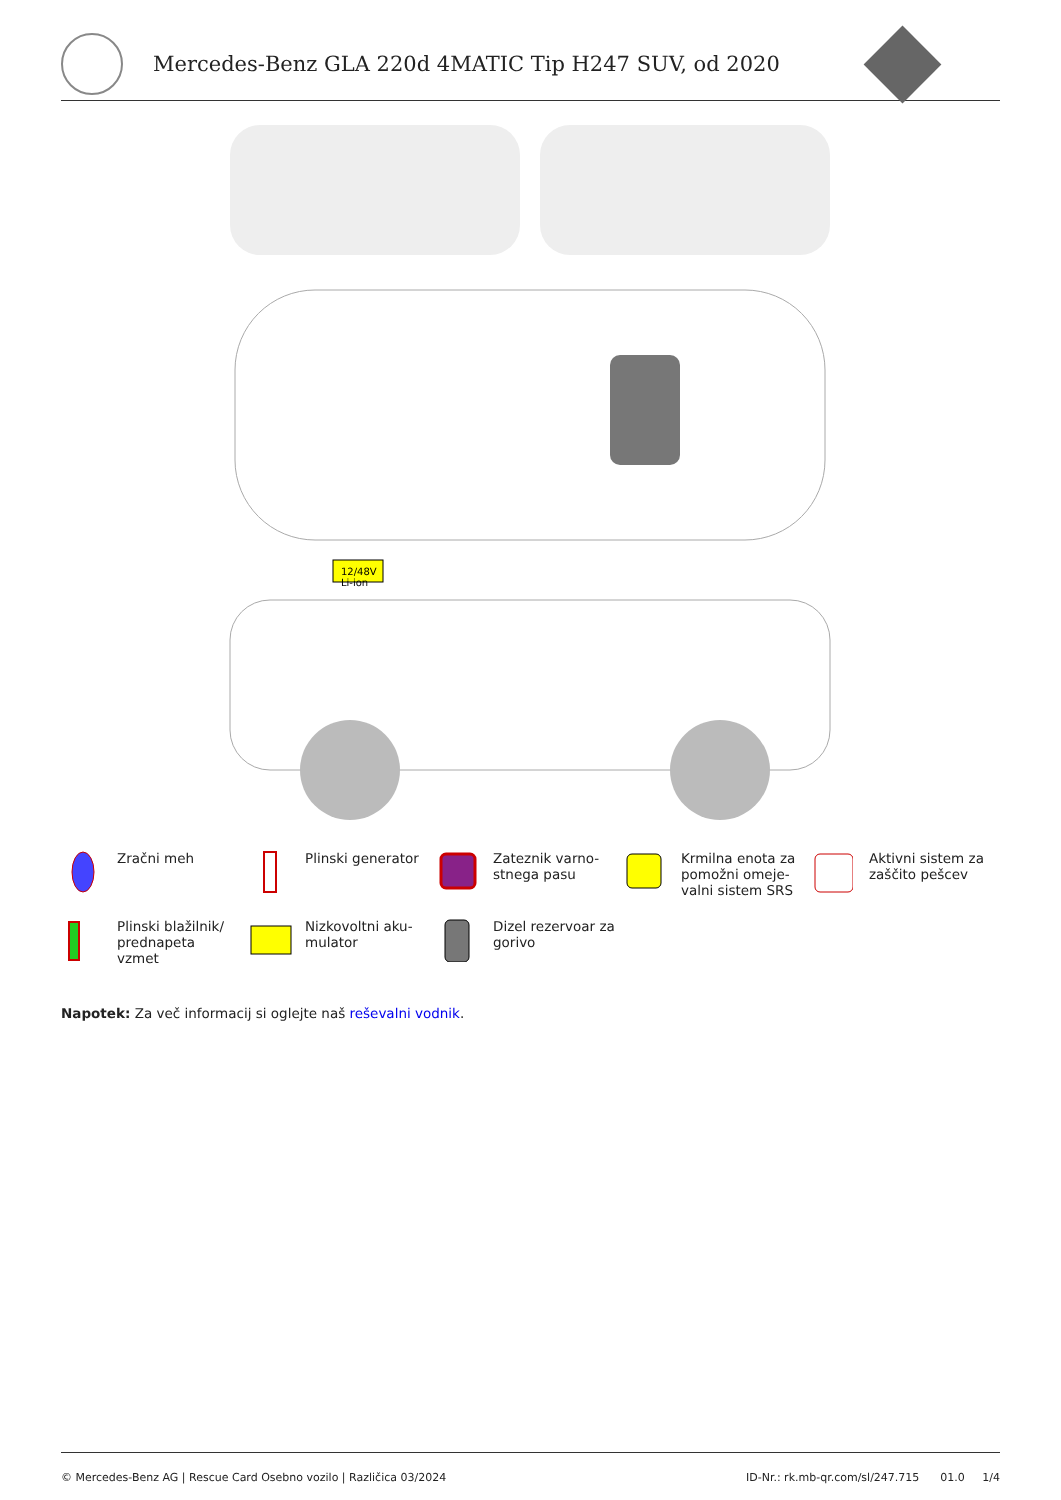Mercedes-Benz GLA 220d 4MATIC Tip H247 SUV, od 2020
12/48V
Li-ion
Zračni meh
Plinski generator
Zateznik varno-
stnega pasu
Krmilna enota za
pomožni omeje-
valni sistem SRS
Aktivni sistem za
zaščito pešcev
Plinski blažilnik/
prednapeta
vzmet
Nizkovoltni aku-
mulator
Dizel rezervoar za
gorivo
Napotek: Za več informacij si oglejte naš reševalni vodnik.
© Mercedes-Benz AG | Rescue Card Osebno vozilo | Različica 03/2024 ID-Nr.: rk.mb-qr.com/sl/247.715 01.0 1/4